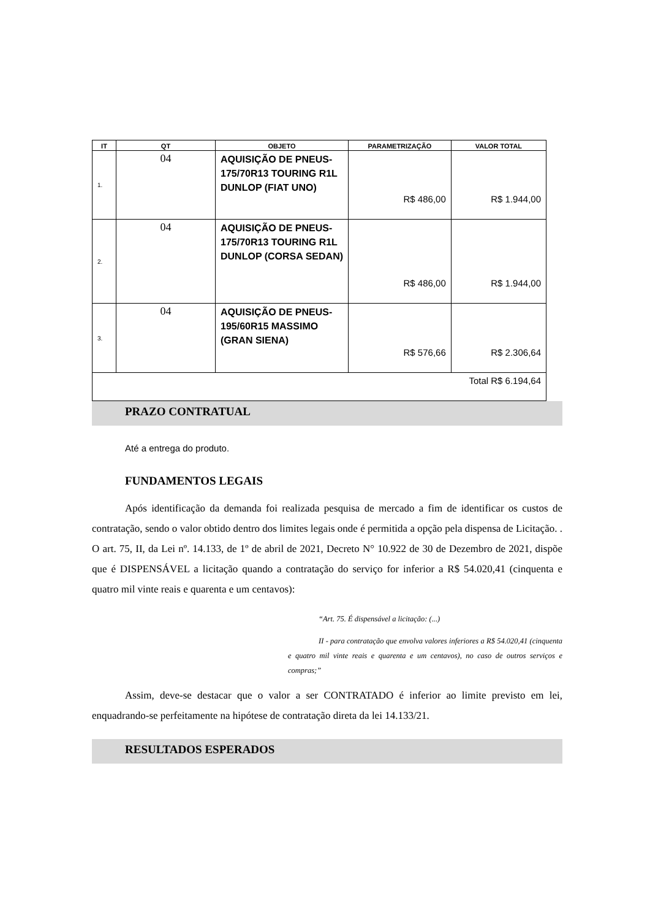| IT | QT | OBJETO | PARAMETRIZAÇÃO | VALOR TOTAL |
| --- | --- | --- | --- | --- |
| 1. | 04 | AQUISIÇÃO DE PNEUS- 175/70R13 TOURING R1L DUNLOP (FIAT UNO) | R$ 486,00 | R$ 1.944,00 |
| 2. | 04 | AQUISIÇÃO DE PNEUS- 175/70R13 TOURING R1L DUNLOP (CORSA SEDAN) | R$ 486,00 | R$ 1.944,00 |
| 3. | 04 | AQUISIÇÃO DE PNEUS- 195/60R15 MASSIMO (GRAN SIENA) | R$ 576,66 | R$ 2.306,64 |
| Total R$ 6.194,64 | | | | |
PRAZO CONTRATUAL
Até a entrega do produto.
FUNDAMENTOS LEGAIS
Após identificação da demanda foi realizada pesquisa de mercado a fim de identificar os custos de contratação, sendo o valor obtido dentro dos limites legais onde é permitida a opção pela dispensa de Licitação. . O art. 75, II, da Lei nº. 14.133, de 1º de abril de 2021, Decreto N° 10.922 de 30 de Dezembro de 2021, dispõe que é DISPENSÁVEL a licitação quando a contratação do serviço for inferior a R$ 54.020,41 (cinquenta e quatro mil vinte reais e quarenta e um centavos):
“Art. 75. É dispensável a licitação: (...)
II - para contratação que envolva valores inferiores a R$ 54.020,41 (cinquenta e quatro mil vinte reais e quarenta e um centavos), no caso de outros serviços e compras;”
Assim, deve-se destacar que o valor a ser CONTRATADO é inferior ao limite previsto em lei, enquadrando-se perfeitamente na hipótese de contratação direta da lei 14.133/21.
RESULTADOS ESPERADOS